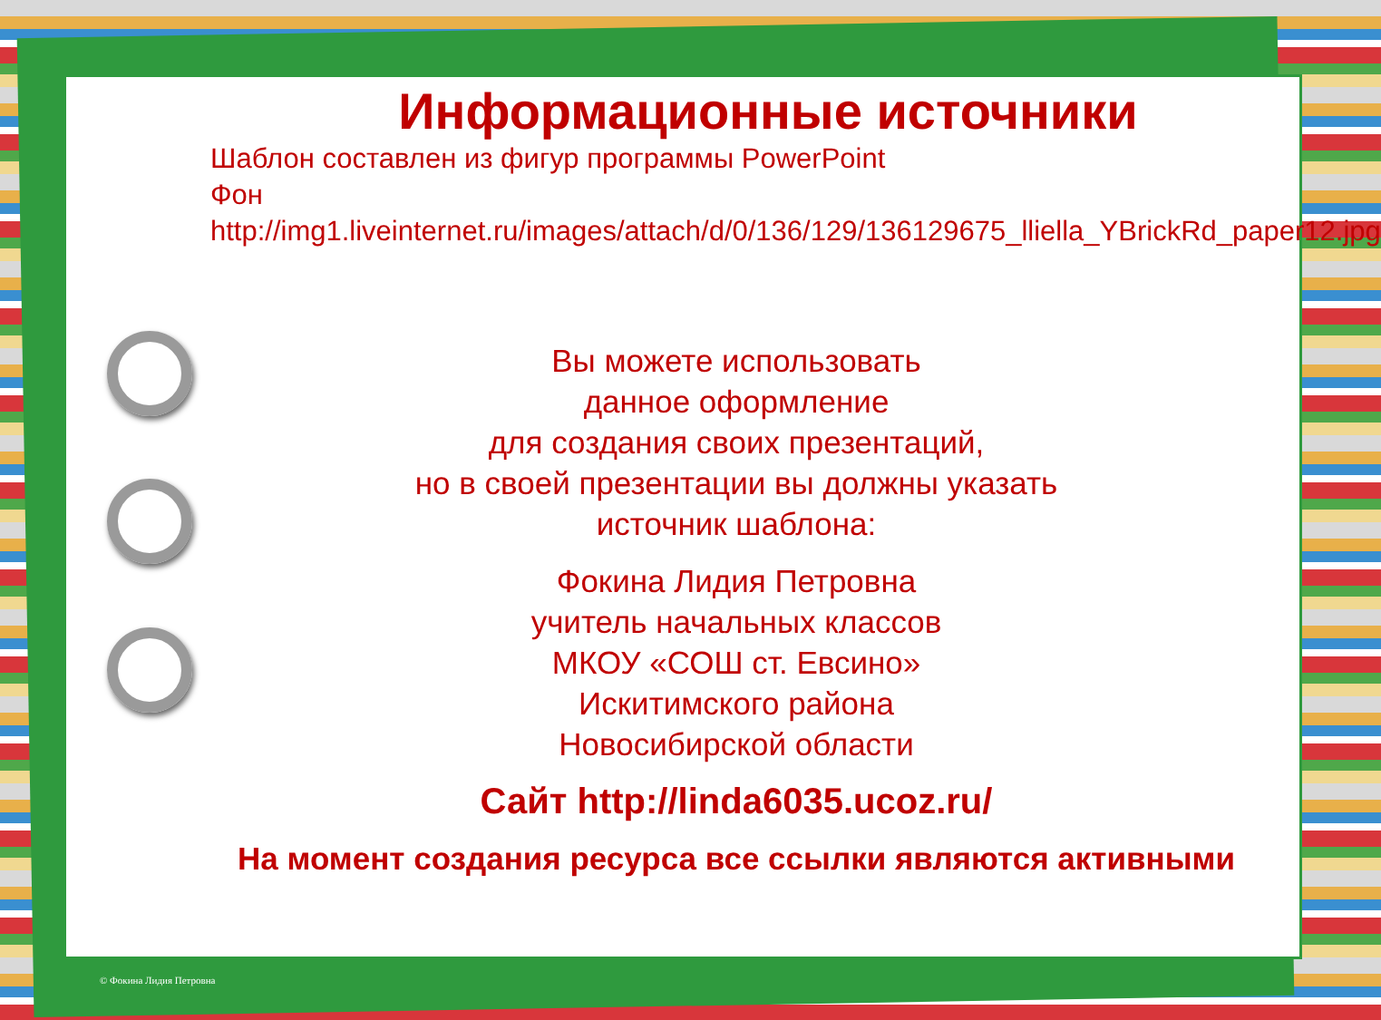Информационные источники
Шаблон составлен из фигур программы PowerPoint
Фон
http://img1.liveinternet.ru/images/attach/d/0/136/129/136129675_lliella_YBrickRd_paper12.jpg
Вы можете использовать
данное оформление
для создания своих презентаций,
но в своей презентации вы должны указать
источник шаблона:
Фокина Лидия Петровна
учитель начальных классов
МКОУ «СОШ ст. Евсино»
Искитимского района
Новосибирской области
Сайт http://linda6035.ucoz.ru/
На момент создания ресурса все ссылки являются активными
© Фокина Лидия Петровна